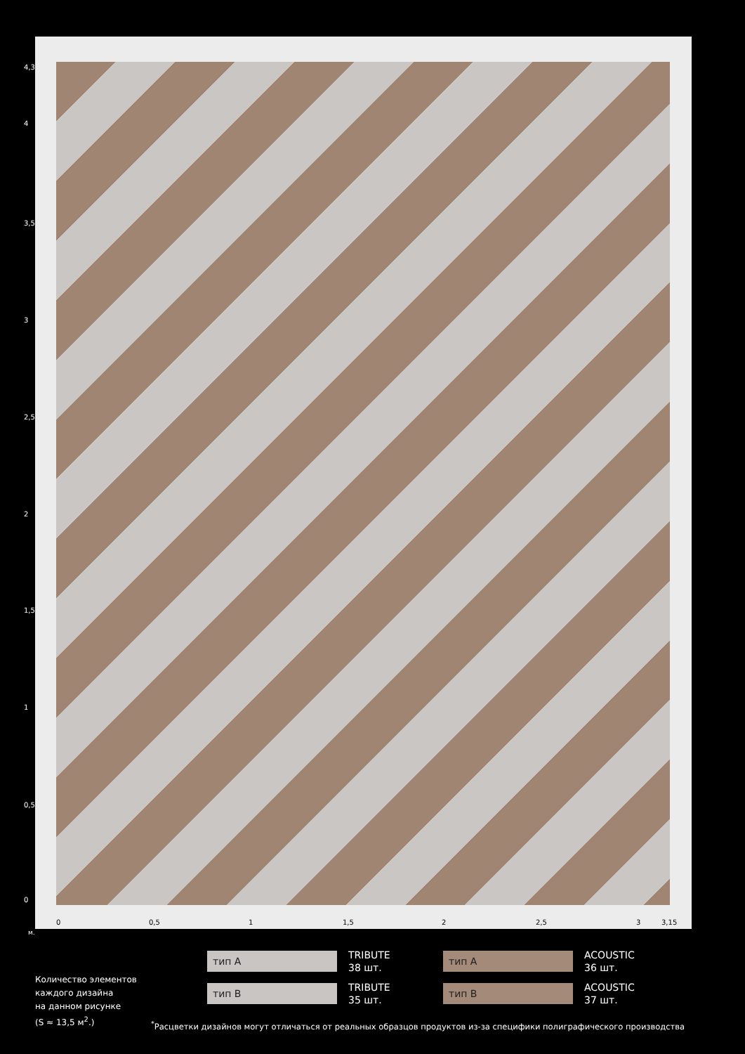4,3
4
3,5
3
2,5
2
1,5
1
0,5
0
0 0,5 1 1,5 2 2,5 3 3,15
м.
тип A
TRIBUTE
38 шт.
тип A
ACOUSTIC
36 шт.
тип B
TRIBUTE
35 шт.
тип B
ACOUSTIC
37 шт.
Количество элементов
каждого дизайна
на данном рисунке
(S ≈ 13,5 м<sup>2</sup>.)
<sup>*</sup> Расцветки дизайнов могут отличаться от реальных образцов продуктов из-за специфики полиграфического производства